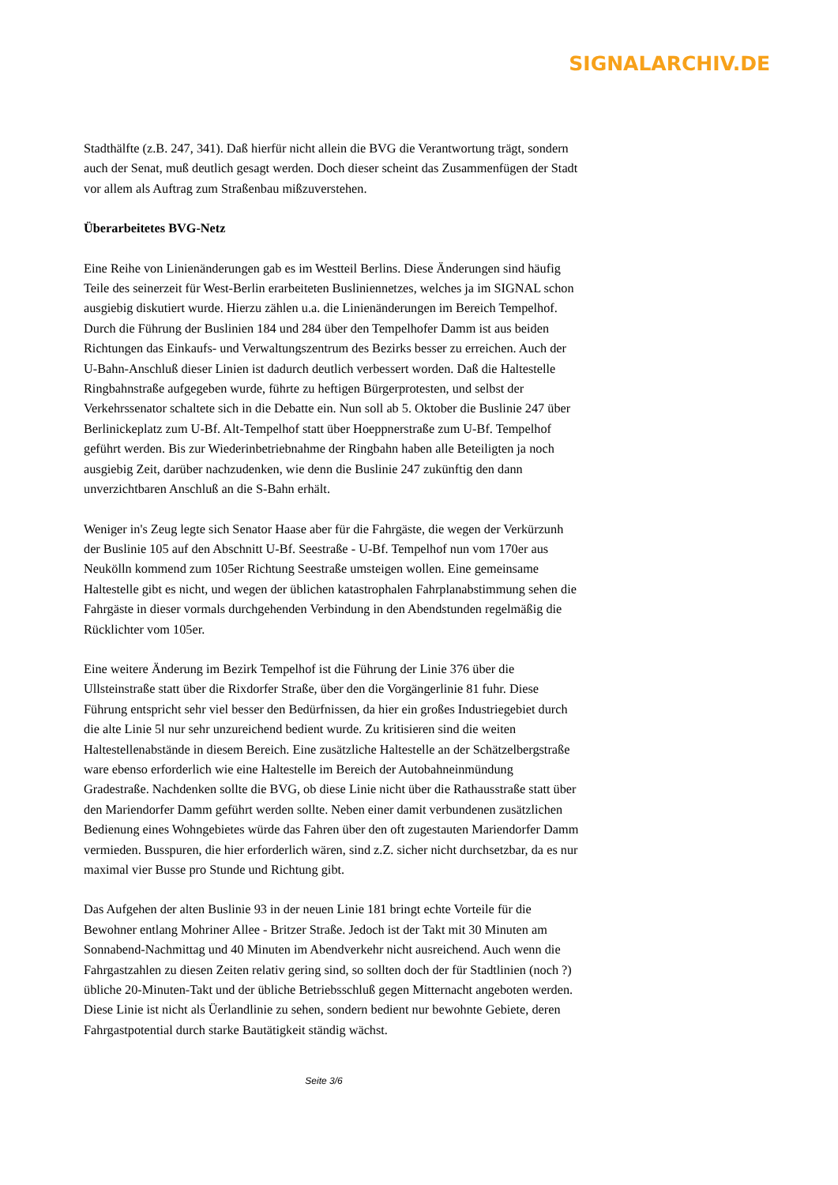SIGNALARCHIV.DE
Stadthälfte (z.B. 247, 341). Daß hierfür nicht allein die BVG die Verantwortung trägt, sondern auch der Senat, muß deutlich gesagt werden. Doch dieser scheint das Zusammenfügen der Stadt vor allem als Auftrag zum Straßenbau mißzuverstehen.
Überarbeitetes BVG-Netz
Eine Reihe von Linienänderungen gab es im Westteil Berlins. Diese Änderungen sind häufig Teile des seinerzeit für West-Berlin erarbeiteten Busliniennetzes, welches ja im SIGNAL schon ausgiebig diskutiert wurde. Hierzu zählen u.a. die Linienänderungen im Bereich Tempelhof. Durch die Führung der Buslinien 184 und 284 über den Tempelhofer Damm ist aus beiden Richtungen das Einkaufs- und Verwaltungszentrum des Bezirks besser zu erreichen. Auch der U-Bahn-Anschluß dieser Linien ist dadurch deutlich verbessert worden. Daß die Haltestelle Ringbahnstraße aufgegeben wurde, führte zu heftigen Bürgerprotesten, und selbst der Verkehrssenator schaltete sich in die Debatte ein. Nun soll ab 5. Oktober die Buslinie 247 über Berlinickeplatz zum U-Bf. Alt-Tempelhof statt über Hoeppnerstraße zum U-Bf. Tempelhof geführt werden. Bis zur Wiederinbetriebnahme der Ringbahn haben alle Beteiligten ja noch ausgiebig Zeit, darüber nachzudenken, wie denn die Buslinie 247 zukünftig den dann unverzichtbaren Anschluß an die S-Bahn erhält.
Weniger in's Zeug legte sich Senator Haase aber für die Fahrgäste, die wegen der Verkürzunh der Buslinie 105 auf den Abschnitt U-Bf. Seestraße - U-Bf. Tempelhof nun vom 170er aus Neukölln kommend zum 105er Richtung Seestraße umsteigen wollen. Eine gemeinsame Haltestelle gibt es nicht, und wegen der üblichen katastrophalen Fahrplanabstimmung sehen die Fahrgäste in dieser vormals durchgehenden Verbindung in den Abendstunden regelmäßig die Rücklichter vom 105er.
Eine weitere Änderung im Bezirk Tempelhof ist die Führung der Linie 376 über die Ullsteinstraße statt über die Rixdorfer Straße, über den die Vorgängerlinie 81 fuhr. Diese Führung entspricht sehr viel besser den Bedürfnissen, da hier ein großes Industriegebiet durch die alte Linie 5l nur sehr unzureichend bedient wurde. Zu kritisieren sind die weiten Haltestellenabstände in diesem Bereich. Eine zusätzliche Haltestelle an der Schätzelbergstraße ware ebenso erforderlich wie eine Haltestelle im Bereich der Autobahneinmündung Gradestraße. Nachdenken sollte die BVG, ob diese Linie nicht über die Rathausstraße statt über den Mariendorfer Damm geführt werden sollte. Neben einer damit verbundenen zusätzlichen Bedienung eines Wohngebietes würde das Fahren über den oft zugestauten Mariendorfer Damm vermieden. Busspuren, die hier erforderlich wären, sind z.Z. sicher nicht durchsetzbar, da es nur maximal vier Busse pro Stunde und Richtung gibt.
Das Aufgehen der alten Buslinie 93 in der neuen Linie 181 bringt echte Vorteile für die Bewohner entlang Mohriner Allee - Britzer Straße. Jedoch ist der Takt mit 30 Minuten am Sonnabend-Nachmittag und 40 Minuten im Abendverkehr nicht ausreichend. Auch wenn die Fahrgastzahlen zu diesen Zeiten relativ gering sind, so sollten doch der für Stadtlinien (noch ?) übliche 20-Minuten-Takt und der übliche Betriebsschluß gegen Mitternacht angeboten werden. Diese Linie ist nicht als Üerlandlinie zu sehen, sondern bedient nur bewohnte Gebiete, deren Fahrgastpotential durch starke Bautätigkeit ständig wächst.
Seite 3/6